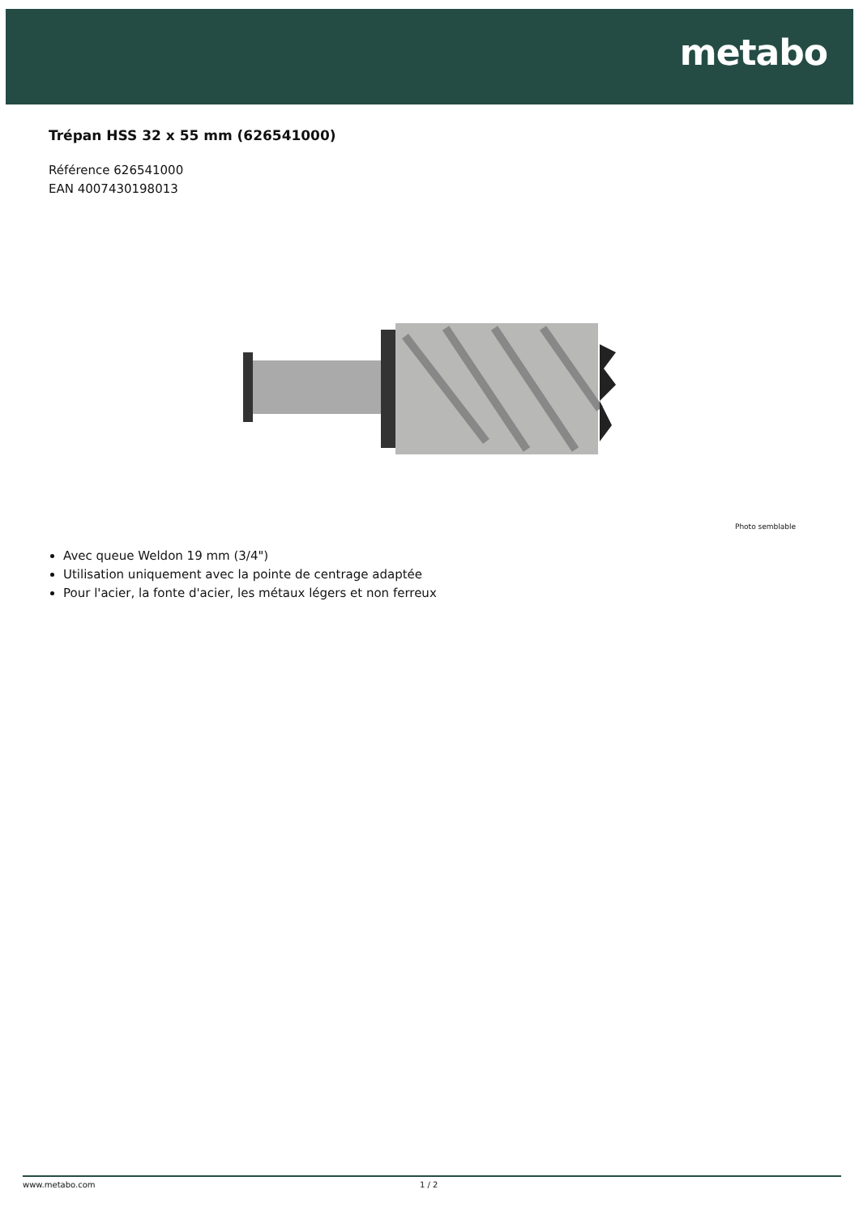metabo
Trépan HSS 32 x 55 mm (626541000)
Référence 626541000
EAN 4007430198013
Photo semblable
Avec queue Weldon 19 mm (3/4")
Utilisation uniquement avec la pointe de centrage adaptée
Pour l'acier, la fonte d'acier, les métaux légers et non ferreux
www.metabo.com 1 / 2